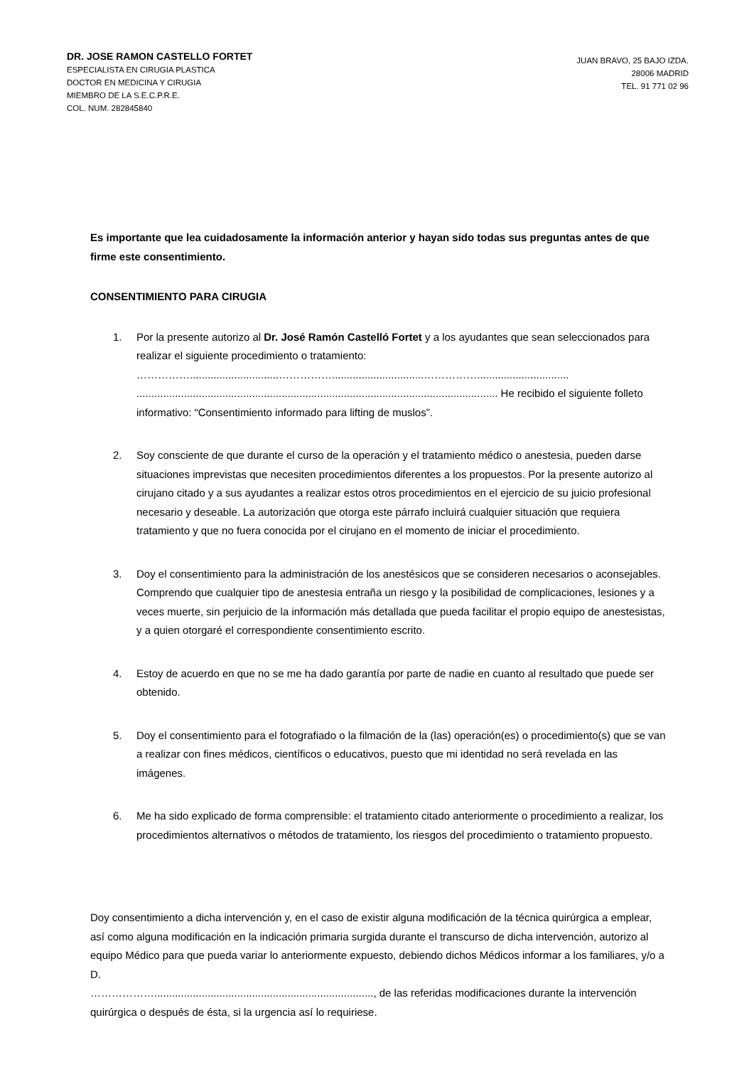DR. JOSE RAMON CASTELLO FORTET
ESPECIALISTA EN CIRUGIA PLASTICA
DOCTOR EN MEDICINA Y CIRUGIA
MIEMBRO DE LA S.E.C.P.R.E.
COL. NUM. 282845840
JUAN BRAVO, 25 BAJO IZDA.
28006 MADRID
TEL. 91 771 02 96
Es importante que lea cuidadosamente la información anterior y hayan sido todas sus preguntas antes de que firme este consentimiento.
CONSENTIMIENTO PARA CIRUGIA
1. Por la presente autorizo al Dr. José Ramón Castelló Fortet y a los ayudantes que sean seleccionados para realizar el siguiente procedimiento o tratamiento:
……………..............................……………...............................……………...............................
.......................................................................................................................... He recibido el siguiente folleto informativo: “Consentimiento informado para lifting de muslos”.
2. Soy consciente de que durante el curso de la operación y el tratamiento médico o anestesia, pueden darse situaciones imprevistas que necesiten procedimientos diferentes a los propuestos. Por la presente autorizo al cirujano citado y a sus ayudantes a realizar estos otros procedimientos en el ejercicio de su juicio profesional necesario y deseable. La autorización que otorga este párrafo incluirá cualquier situación que requiera tratamiento y que no fuera conocida por el cirujano en el momento de iniciar el procedimiento.
3. Doy el consentimiento para la administración de los anestésicos que se consideren necesarios o aconsejables. Comprendo que cualquier tipo de anestesia entraña un riesgo y la posibilidad de complicaciones, lesiones y a veces muerte, sin perjuicio de la información más detallada que pueda facilitar el propio equipo de anestesistas, y a quien otorgaré el correspondiente consentimiento escrito.
4. Estoy de acuerdo en que no se me ha dado garantía por parte de nadie en cuanto al resultado que puede ser obtenido.
5. Doy el consentimiento para el fotografiado o la filmación de la (las) operación(es) o procedimiento(s) que se van a realizar con fines médicos, científicos o educativos, puesto que mi identidad no será revelada en las imágenes.
6. Me ha sido explicado de forma comprensible: el tratamiento citado anteriormente o procedimiento a realizar, los procedimientos alternativos o métodos de tratamiento, los riesgos del procedimiento o tratamiento propuesto.
Doy consentimiento a dicha intervención y, en el caso de existir alguna modificación de la técnica quirúrgica a emplear, así como alguna modificación en la indicación primaria surgida durante el transcurso de dicha intervención, autorizo al equipo Médico para que pueda variar lo anteriormente expuesto, debiendo dichos Médicos informar a los familiares, y/o a D.
……………….........................................................................., de las referidas modificaciones durante la intervención quirúrgica o después de ésta, si la urgencia así lo requiriese.